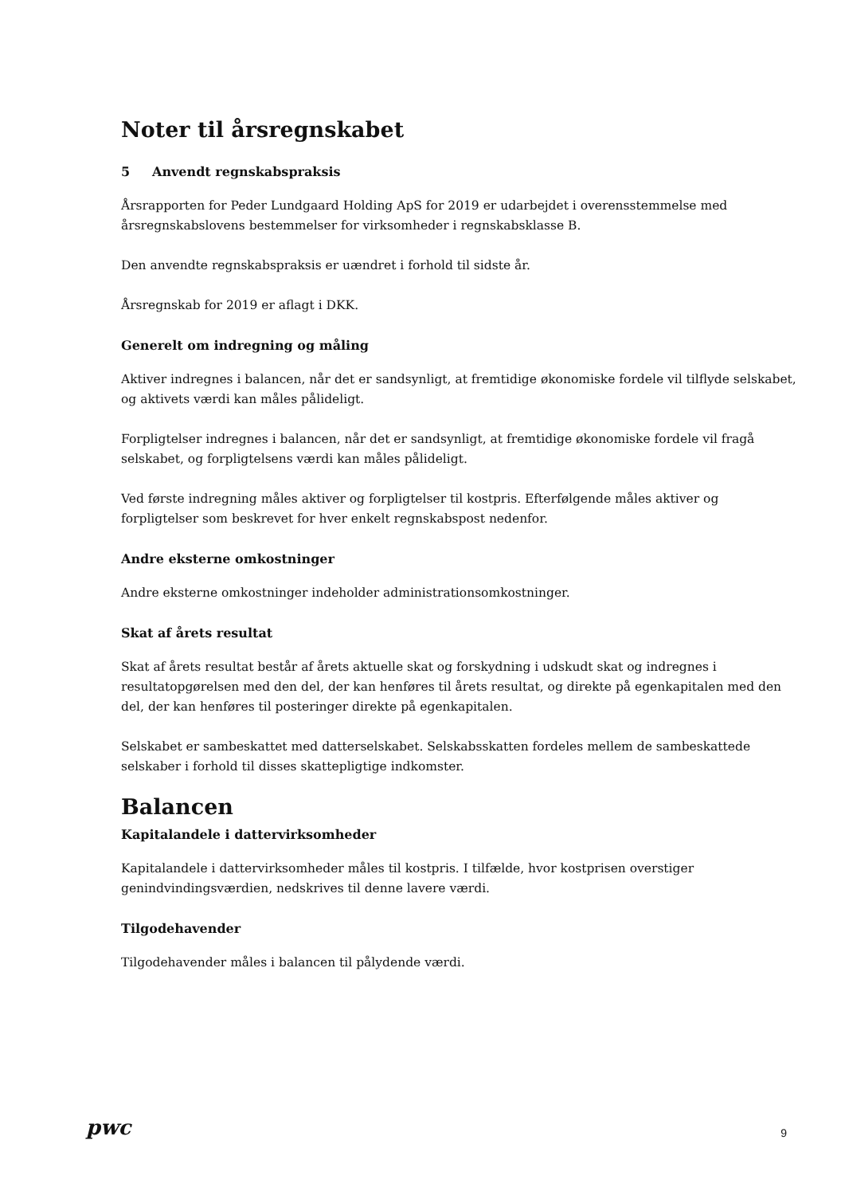Noter til årsregnskabet
5 Anvendt regnskabspraksis
Årsrapporten for Peder Lundgaard Holding ApS for 2019 er udarbejdet i overensstemmelse med årsregnskabslovens bestemmelser for virksomheder i regnskabsklasse B.
Den anvendte regnskabspraksis er uændret i forhold til sidste år.
Årsregnskab for 2019 er aflagt i DKK.
Generelt om indregning og måling
Aktiver indregnes i balancen, når det er sandsynligt, at fremtidige økonomiske fordele vil tilflyde selskabet, og aktivets værdi kan måles pålideligt.
Forpligtelser indregnes i balancen, når det er sandsynligt, at fremtidige økonomiske fordele vil fragå selskabet, og forpligtelsens værdi kan måles pålideligt.
Ved første indregning måles aktiver og forpligtelser til kostpris. Efterfølgende måles aktiver og forpligtelser som beskrevet for hver enkelt regnskabspost nedenfor.
Andre eksterne omkostninger
Andre eksterne omkostninger indeholder administrationsomkostninger.
Skat af årets resultat
Skat af årets resultat består af årets aktuelle skat og forskydning i udskudt skat og indregnes i resultatopgørelsen med den del, der kan henføres til årets resultat, og direkte på egenkapitalen med den del, der kan henføres til posteringer direkte på egenkapitalen.
Selskabet er sambeskattet med datterselskabet. Selskabsskatten fordeles mellem de sambeskattede selskaber i forhold til disses skattepligtige indkomster.
Balancen
Kapitalandele i dattervirksomheder
Kapitalandele i dattervirksomheder måles til kostpris. I tilfælde, hvor kostprisen overstiger genindvindingsværdien, nedskrives til denne lavere værdi.
Tilgodehavender
Tilgodehavender måles i balancen til pålydende værdi.
pwc 9